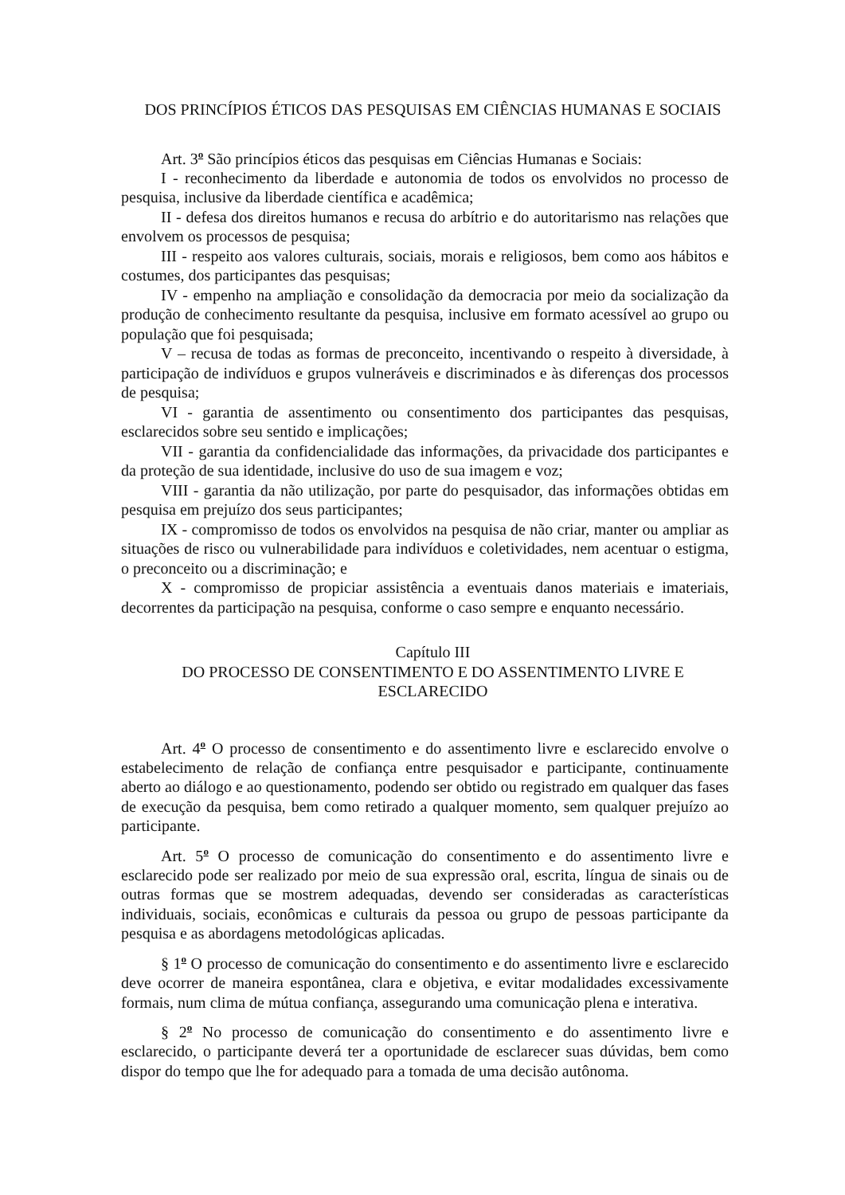DOS PRINCÍPIOS ÉTICOS DAS PESQUISAS EM CIÊNCIAS HUMANAS E SOCIAIS
Art. 3<sup>o</sup> São princípios éticos das pesquisas em Ciências Humanas e Sociais:
I - reconhecimento da liberdade e autonomia de todos os envolvidos no processo de pesquisa, inclusive da liberdade científica e acadêmica;
II - defesa dos direitos humanos e recusa do arbítrio e do autoritarismo nas relações que envolvem os processos de pesquisa;
III - respeito aos valores culturais, sociais, morais e religiosos, bem como aos hábitos e costumes, dos participantes das pesquisas;
IV - empenho na ampliação e consolidação da democracia por meio da socialização da produção de conhecimento resultante da pesquisa, inclusive em formato acessível ao grupo ou população que foi pesquisada;
V – recusa de todas as formas de preconceito, incentivando o respeito à diversidade, à participação de indivíduos e grupos vulneráveis e discriminados e às diferenças dos processos de pesquisa;
VI - garantia de assentimento ou consentimento dos participantes das pesquisas, esclarecidos sobre seu sentido e implicações;
VII - garantia da confidencialidade das informações, da privacidade dos participantes e da proteção de sua identidade, inclusive do uso de sua imagem e voz;
VIII - garantia da não utilização, por parte do pesquisador, das informações obtidas em pesquisa em prejuízo dos seus participantes;
IX - compromisso de todos os envolvidos na pesquisa de não criar, manter ou ampliar as situações de risco ou vulnerabilidade para indivíduos e coletividades, nem acentuar o estigma, o preconceito ou a discriminação; e
X - compromisso de propiciar assistência a eventuais danos materiais e imateriais, decorrentes da participação na pesquisa, conforme o caso sempre e enquanto necessário.
Capítulo III
DO PROCESSO DE CONSENTIMENTO E DO ASSENTIMENTO LIVRE E ESCLARECIDO
Art. 4<sup>o</sup> O processo de consentimento e do assentimento livre e esclarecido envolve o estabelecimento de relação de confiança entre pesquisador e participante, continuamente aberto ao diálogo e ao questionamento, podendo ser obtido ou registrado em qualquer das fases de execução da pesquisa, bem como retirado a qualquer momento, sem qualquer prejuízo ao participante.
Art. 5<sup>o</sup> O processo de comunicação do consentimento e do assentimento livre e esclarecido pode ser realizado por meio de sua expressão oral, escrita, língua de sinais ou de outras formas que se mostrem adequadas, devendo ser consideradas as características individuais, sociais, econômicas e culturais da pessoa ou grupo de pessoas participante da pesquisa e as abordagens metodológicas aplicadas.
§ 1<sup>o</sup> O processo de comunicação do consentimento e do assentimento livre e esclarecido deve ocorrer de maneira espontânea, clara e objetiva, e evitar modalidades excessivamente formais, num clima de mútua confiança, assegurando uma comunicação plena e interativa.
§ 2<sup>o</sup> No processo de comunicação do consentimento e do assentimento livre e esclarecido, o participante deverá ter a oportunidade de esclarecer suas dúvidas, bem como dispor do tempo que lhe for adequado para a tomada de uma decisão autônoma.